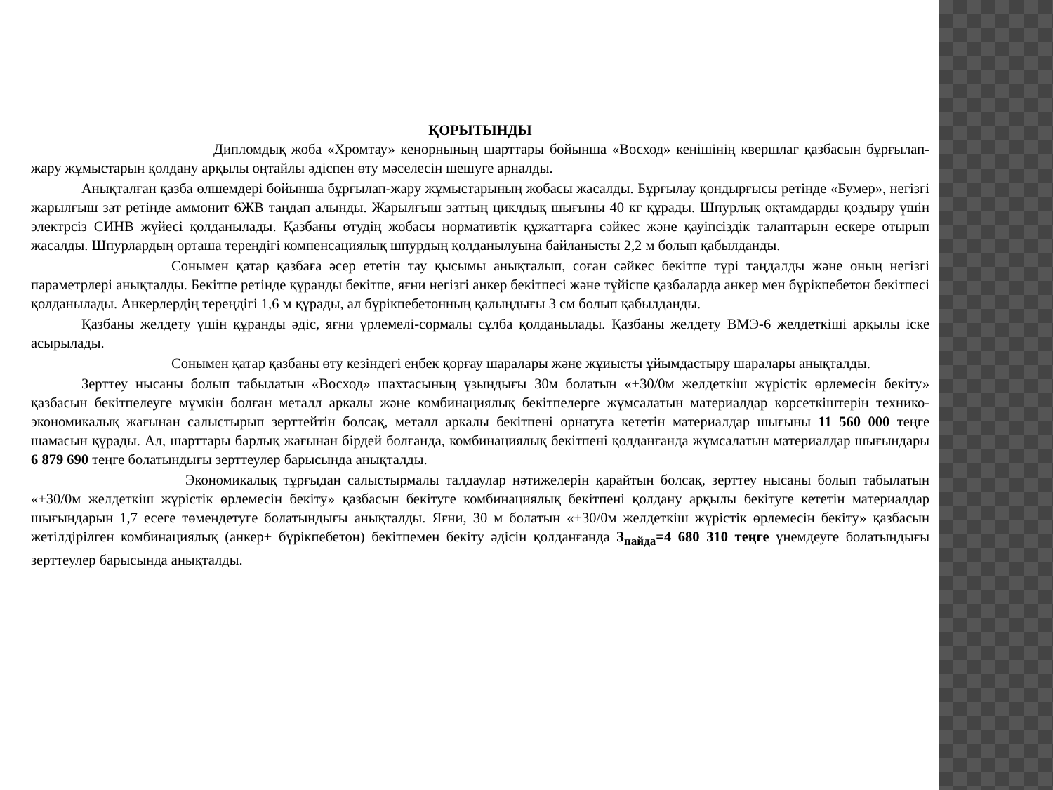ҚОРЫТЫНДЫ
Дипломдық жоба «Хромтау» кенорнының шарттары бойынша «Восход» кенішінің квершлаг қазбасын бұрғылап-жару жұмыстарын қолдану арқылы оңтайлы әдіспен өту мәселесін шешуге арналды.
Анықталған қазба өлшемдері бойынша бұрғылап-жару жұмыстарының жобасы жасалды. Бұрғылау қондырғысы ретінде «Бумер», негізгі жарылғыш зат ретінде аммонит 6ЖВ таңдап алынды. Жарылғыш заттың циклдық шығыны 40 кг құрады. Шпурлық оқтамдарды қоздыру үшін электрсіз СИНВ жүйесі қолданылады. Қазбаны өтудің жобасы нормативтік құжаттарға сәйкес және қауіпсіздік талаптарын ескере отырып жасалды. Шпурлардың орташа тереңдігі компенсациялық шпурдың қолданылуына байланысты 2,2 м болып қабылданды.
Сонымен қатар қазбаға әсер ететін тау қысымы анықталып, соған сәйкес бекітпе түрі таңдалды және оның негізгі параметрлері анықталды. Бекітпе ретінде құранды бекітпе, яғни негізгі анкер бекітпесі және түйіспе қазбаларда анкер мен бүрікпебетон бекітпесі қолданылады. Анкерлердің тереңдігі 1,6 м құрады, ал бүрікпебетонның қалыңдығы 3 см болып қабылданды.
Қазбаны желдету үшін құранды әдіс, яғни үрлемелі-сормалы сұлба қолданылады. Қазбаны желдету ВМЭ-6 желдеткіші арқылы іске асырылады.
Сонымен қатар қазбаны өту кезіндегі еңбек қорғау шаралары және жұиысты ұйымдастыру шаралары анықталды.
Зерттеу нысаны болып табылатын «Восход» шахтасының ұзындығы 30м болатын «+30/0м желдеткіш жүрістік өрлемесін бекіту» қазбасын бекітпелеуге мүмкін болған металл аркалы және комбинациялық бекітпелерге жұмсалатын материалдар көрсеткіштерін технико-экономикалық жағынан салыстырып зерттейтін болсақ, металл аркалы бекітпені орнатуға кететін материалдар шығыны 11 560 000 теңге шамасын құрады. Ал, шарттары барлық жағынан бірдей болғанда, комбинациялық бекітпені қолданғанда жұмсалатын материалдар шығындары 6 879 690 теңге болатындығы зерттеулер барысында анықталды.
Экономикалық тұрғыдан салыстырмалы талдаулар нәтижелерін қарайтын болсақ, зерттеу нысаны болып табылатын «+30/0м желдеткіш жүрістік өрлемесін бекіту» қазбасын бекітуге комбинациялық бекітпені қолдану арқылы бекітуге кететін материалдар шығындарын 1,7 есеге төмендетуге болатындығы анықталды. Яғни, 30 м болатын «+30/0м желдеткіш жүрістік өрлемесін бекіту» қазбасын жетілдірілген комбинациялық (анкер+ бүрікпебетон) бекітпемен бекіту әдісін қолданғанда З<sub>пайда</sub>=4 680 310 теңге үнемдеуге болатындығы зерттеулер барысында анықталды.